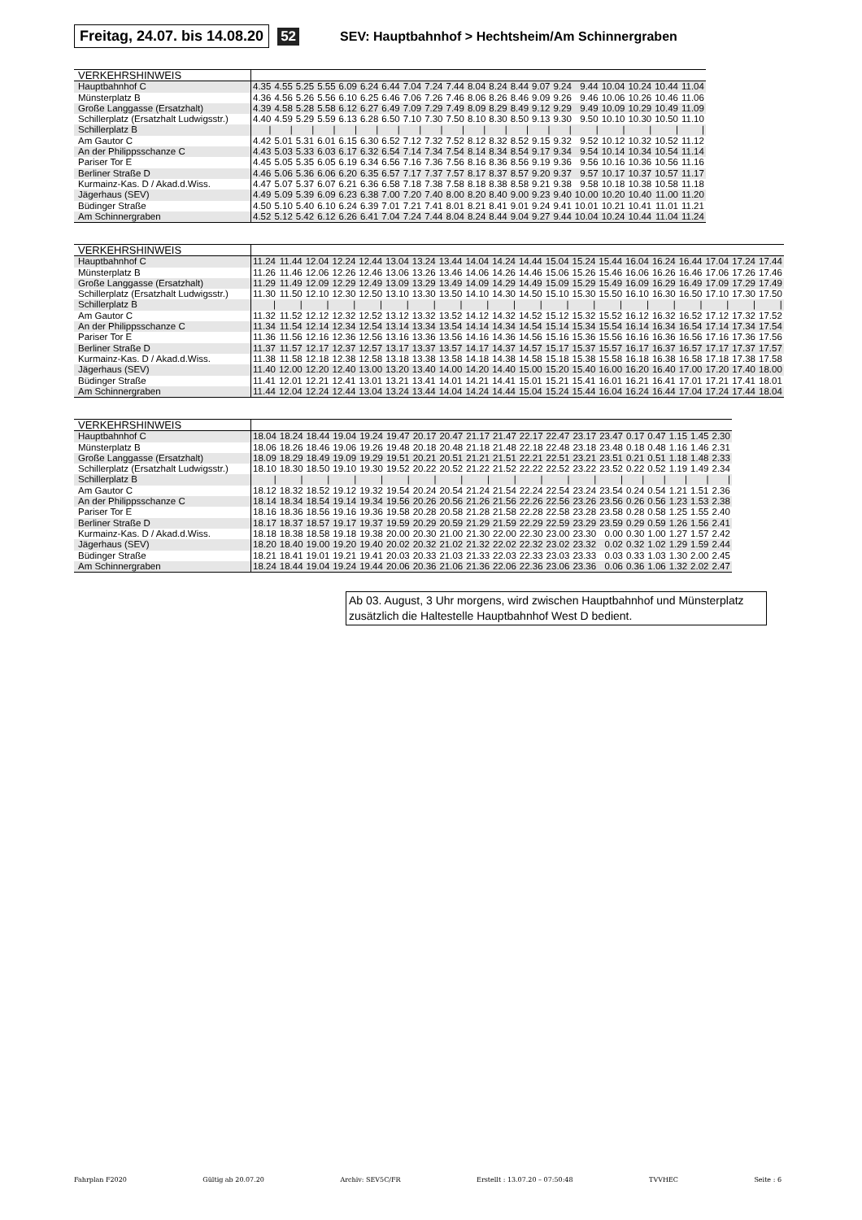Freitag, 24.07. bis 14.08.20 52 SEV: Hauptbahnhof > Hechtsheim/Am Schinnergraben
| VERKEHRSHINWEIS | | | | | | | | | | | | | | | | | | | | |
| Hauptbahnhof C | 4.35 | 4.55 | 5.25 | 5.55 | 6.09 | 6.24 | 6.44 | 7.04 | 7.24 | 7.44 | 8.04 | 8.24 | 8.44 | 9.07 | 9.24 | 9.44 | 10.04 | 10.24 | 10.44 | 11.04 |
| Münsterplatz B | 4.36 | 4.56 | 5.26 | 5.56 | 6.10 | 6.25 | 6.46 | 7.06 | 7.26 | 7.46 | 8.06 | 8.26 | 8.46 | 9.09 | 9.26 | 9.46 | 10.06 | 10.26 | 10.46 | 11.06 |
| Große Langgasse (Ersatzhalt) | 4.39 | 4.58 | 5.28 | 5.58 | 6.12 | 6.27 | 6.49 | 7.09 | 7.29 | 7.49 | 8.09 | 8.29 | 8.49 | 9.12 | 9.29 | 9.49 | 10.09 | 10.29 | 10.49 | 11.09 |
| Schillerplatz (Ersatzhalt Ludwigsstr.) | 4.40 | 4.59 | 5.29 | 5.59 | 6.13 | 6.28 | 6.50 | 7.10 | 7.30 | 7.50 | 8.10 | 8.30 | 8.50 | 9.13 | 9.30 | 9.50 | 10.10 | 10.30 | 10.50 | 11.10 |
| Schillerplatz B | / | / | / | / | / | / | / | / | / | / | / | / | / | / | / | / | / | / | / | / |
| Am Gautor C | 4.42 | 5.01 | 5.31 | 6.01 | 6.15 | 6.30 | 6.52 | 7.12 | 7.32 | 7.52 | 8.12 | 8.32 | 8.52 | 9.15 | 9.32 | 9.52 | 10.12 | 10.32 | 10.52 | 11.12 |
| An der Philippsschanze C | 4.43 | 5.03 | 5.33 | 6.03 | 6.17 | 6.32 | 6.54 | 7.14 | 7.34 | 7.54 | 8.14 | 8.34 | 8.54 | 9.17 | 9.34 | 9.54 | 10.14 | 10.34 | 10.54 | 11.14 |
| Pariser Tor E | 4.45 | 5.05 | 5.35 | 6.05 | 6.19 | 6.34 | 6.56 | 7.16 | 7.36 | 7.56 | 8.16 | 8.36 | 8.56 | 9.19 | 9.36 | 9.56 | 10.16 | 10.36 | 10.56 | 11.16 |
| Berliner Straße D | 4.46 | 5.06 | 5.36 | 6.06 | 6.20 | 6.35 | 6.57 | 7.17 | 7.37 | 7.57 | 8.17 | 8.37 | 8.57 | 9.20 | 9.37 | 9.57 | 10.17 | 10.37 | 10.57 | 11.17 |
| Kurmainz-Kas. D / Akad.d.Wiss. | 4.47 | 5.07 | 5.37 | 6.07 | 6.21 | 6.36 | 6.58 | 7.18 | 7.38 | 7.58 | 8.18 | 8.38 | 8.58 | 9.21 | 9.38 | 9.58 | 10.18 | 10.38 | 10.58 | 11.18 |
| Jägerhaus (SEV) | 4.49 | 5.09 | 5.39 | 6.09 | 6.23 | 6.38 | 7.00 | 7.20 | 7.40 | 8.00 | 8.20 | 8.40 | 9.00 | 9.23 | 9.40 | 10.00 | 10.20 | 10.40 | 11.00 | 11.20 |
| Büdinger Straße | 4.50 | 5.10 | 5.40 | 6.10 | 6.24 | 6.39 | 7.01 | 7.21 | 7.41 | 8.01 | 8.21 | 8.41 | 9.01 | 9.24 | 9.41 | 10.01 | 10.21 | 10.41 | 11.01 | 11.21 |
| Am Schinnergraben | 4.52 | 5.12 | 5.42 | 6.12 | 6.26 | 6.41 | 7.04 | 7.24 | 7.44 | 8.04 | 8.24 | 8.44 | 9.04 | 9.27 | 9.44 | 10.04 | 10.24 | 10.44 | 11.04 | 11.24 |
| VERKEHRSHINWEIS | | | | | | | | | | | | | | | | | | | | |
| Hauptbahnhof C | 11.24 | 11.44 | 12.04 | 12.24 | 12.44 | 13.04 | 13.24 | 13.44 | 14.04 | 14.24 | 14.44 | 15.04 | 15.24 | 15.44 | 16.04 | 16.24 | 16.44 | 17.04 | 17.24 | 17.44 |
| Münsterplatz B | 11.26 | 11.46 | 12.06 | 12.26 | 12.46 | 13.06 | 13.26 | 13.46 | 14.06 | 14.26 | 14.46 | 15.06 | 15.26 | 15.46 | 16.06 | 16.26 | 16.46 | 17.06 | 17.26 | 17.46 |
| Große Langgasse (Ersatzhalt) | 11.29 | 11.49 | 12.09 | 12.29 | 12.49 | 13.09 | 13.29 | 13.49 | 14.09 | 14.29 | 14.49 | 15.09 | 15.29 | 15.49 | 16.09 | 16.29 | 16.49 | 17.09 | 17.29 | 17.49 |
| Schillerplatz (Ersatzhalt Ludwigsstr.) | 11.30 | 11.50 | 12.10 | 12.30 | 12.50 | 13.10 | 13.30 | 13.50 | 14.10 | 14.30 | 14.50 | 15.10 | 15.30 | 15.50 | 16.10 | 16.30 | 16.50 | 17.10 | 17.30 | 17.50 |
| Schillerplatz B | / | / | / | / | / | / | / | / | / | / | / | / | / | / | / | / | / | / | / | / |
| Am Gautor C | 11.32 | 11.52 | 12.12 | 12.32 | 12.52 | 13.12 | 13.32 | 13.52 | 14.12 | 14.32 | 14.52 | 15.12 | 15.32 | 15.52 | 16.12 | 16.32 | 16.52 | 17.12 | 17.32 | 17.52 |
| An der Philippsschanze C | 11.34 | 11.54 | 12.14 | 12.34 | 12.54 | 13.14 | 13.34 | 13.54 | 14.14 | 14.34 | 14.54 | 15.14 | 15.34 | 15.54 | 16.14 | 16.34 | 16.54 | 17.14 | 17.34 | 17.54 |
| Pariser Tor E | 11.36 | 11.56 | 12.16 | 12.36 | 12.56 | 13.16 | 13.36 | 13.56 | 14.16 | 14.36 | 14.56 | 15.16 | 15.36 | 15.56 | 16.16 | 16.36 | 16.56 | 17.16 | 17.36 | 17.56 |
| Berliner Straße D | 11.37 | 11.57 | 12.17 | 12.37 | 12.57 | 13.17 | 13.37 | 13.57 | 14.17 | 14.37 | 14.57 | 15.17 | 15.37 | 15.57 | 16.17 | 16.37 | 16.57 | 17.17 | 17.37 | 17.57 |
| Kurmainz-Kas. D / Akad.d.Wiss. | 11.38 | 11.58 | 12.18 | 12.38 | 12.58 | 13.18 | 13.38 | 13.58 | 14.18 | 14.38 | 14.58 | 15.18 | 15.38 | 15.58 | 16.18 | 16.38 | 16.58 | 17.18 | 17.38 | 17.58 |
| Jägerhaus (SEV) | 11.40 | 12.00 | 12.20 | 12.40 | 13.00 | 13.20 | 13.40 | 14.00 | 14.20 | 14.40 | 15.00 | 15.20 | 15.40 | 16.00 | 16.20 | 16.40 | 17.00 | 17.20 | 17.40 | 18.00 |
| Büdinger Straße | 11.41 | 12.01 | 12.21 | 12.41 | 13.01 | 13.21 | 13.41 | 14.01 | 14.21 | 14.41 | 15.01 | 15.21 | 15.41 | 16.01 | 16.21 | 16.41 | 17.01 | 17.21 | 17.41 | 18.01 |
| Am Schinnergraben | 11.44 | 12.04 | 12.24 | 12.44 | 13.04 | 13.24 | 13.44 | 14.04 | 14.24 | 14.44 | 15.04 | 15.24 | 15.44 | 16.04 | 16.24 | 16.44 | 17.04 | 17.24 | 17.44 | 18.04 |
| VERKEHRSHINWEIS | | | | | | | | | | | | | | | | | | | |
| Hauptbahnhof C | 18.04 | 18.24 | 18.44 | 19.04 | 19.24 | 19.47 | 20.17 | 20.47 | 21.17 | 21.47 | 22.17 | 22.47 | 23.17 | 23.47 | 0.17 | 0.47 | 1.15 | 1.45 | 2.30 |
| Münsterplatz B | 18.06 | 18.26 | 18.46 | 19.06 | 19.26 | 19.48 | 20.18 | 20.48 | 21.18 | 21.48 | 22.18 | 22.48 | 23.18 | 23.48 | 0.18 | 0.48 | 1.16 | 1.46 | 2.31 |
| Große Langgasse (Ersatzhalt) | 18.09 | 18.29 | 18.49 | 19.09 | 19.29 | 19.51 | 20.21 | 20.51 | 21.21 | 21.51 | 22.21 | 22.51 | 23.21 | 23.51 | 0.21 | 0.51 | 1.18 | 1.48 | 2.33 |
| Schillerplatz (Ersatzhalt Ludwigsstr.) | 18.10 | 18.30 | 18.50 | 19.10 | 19.30 | 19.52 | 20.22 | 20.52 | 21.22 | 21.52 | 22.22 | 22.52 | 23.22 | 23.52 | 0.22 | 0.52 | 1.19 | 1.49 | 2.34 |
| Schillerplatz B | / | / | / | / | / | / | / | / | / | / | / | / | / | / | / | / | / | / | / |
| Am Gautor C | 18.12 | 18.32 | 18.52 | 19.12 | 19.32 | 19.54 | 20.24 | 20.54 | 21.24 | 21.54 | 22.24 | 22.54 | 23.24 | 23.54 | 0.24 | 0.54 | 1.21 | 1.51 | 2.36 |
| An der Philippsschanze C | 18.14 | 18.34 | 18.54 | 19.14 | 19.34 | 19.56 | 20.26 | 20.56 | 21.26 | 21.56 | 22.26 | 22.56 | 23.26 | 23.56 | 0.26 | 0.56 | 1.23 | 1.53 | 2.38 |
| Pariser Tor E | 18.16 | 18.36 | 18.56 | 19.16 | 19.36 | 19.58 | 20.28 | 20.58 | 21.28 | 21.58 | 22.28 | 22.58 | 23.28 | 23.58 | 0.28 | 0.58 | 1.25 | 1.55 | 2.40 |
| Berliner Straße D | 18.17 | 18.37 | 18.57 | 19.17 | 19.37 | 19.59 | 20.29 | 20.59 | 21.29 | 21.59 | 22.29 | 22.59 | 23.29 | 23.59 | 0.29 | 0.59 | 1.26 | 1.56 | 2.41 |
| Kurmainz-Kas. D / Akad.d.Wiss. | 18.18 | 18.38 | 18.58 | 19.18 | 19.38 | 20.00 | 20.30 | 21.00 | 21.30 | 22.00 | 22.30 | 23.00 | 23.30 | 0.00 | 0.30 | 1.00 | 1.27 | 1.57 | 2.42 |
| Jägerhaus (SEV) | 18.20 | 18.40 | 19.00 | 19.20 | 19.40 | 20.02 | 20.32 | 21.02 | 21.32 | 22.02 | 22.32 | 23.02 | 23.32 | 0.02 | 0.32 | 1.02 | 1.29 | 1.59 | 2.44 |
| Büdinger Straße | 18.21 | 18.41 | 19.01 | 19.21 | 19.41 | 20.03 | 20.33 | 21.03 | 21.33 | 22.03 | 22.33 | 23.03 | 23.33 | 0.03 | 0.33 | 1.03 | 1.30 | 2.00 | 2.45 |
| Am Schinnergraben | 18.24 | 18.44 | 19.04 | 19.24 | 19.44 | 20.06 | 20.36 | 21.06 | 21.36 | 22.06 | 22.36 | 23.06 | 23.36 | 0.06 | 0.36 | 1.06 | 1.32 | 2.02 | 2.47 |
Ab 03. August, 3 Uhr morgens, wird zwischen Hauptbahnhof und Münsterplatz zusätzlich die Haltestelle Hauptbahnhof West D bedient.
Fahrplan F2020 Gültig ab 20.07.20 Archiv: SEV5C/FR Erstellt : 13.07.20 – 07:50:48 TVVHEC Seite : 6